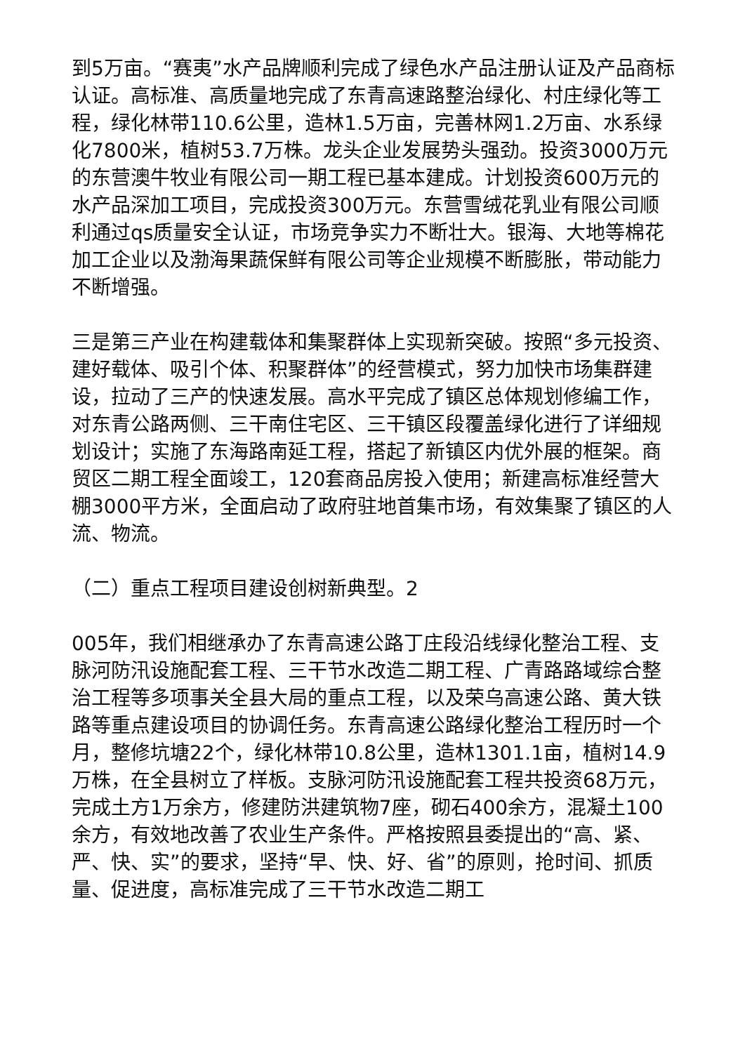到5万亩。“赛夷”水产品牌顺利完成了绿色水产品注册认证及产品商标认证。高标准、高质量地完成了东青高速路整治绿化、村庄绿化等工程，绿化林带110.6公里，造林1.5万亩，完善林网1.2万亩、水系绿化7800米，植树53.7万株。龙头企业发展势头强劲。投资3000万元的东营澳牛牧业有限公司一期工程已基本建成。计划投资600万元的水产品深加工项目，完成投资300万元。东营雪绒花乳业有限公司顺利通过qs质量安全认证，市场竞争实力不断壮大。银海、大地等棉花加工企业以及渤海果蔬保鲜有限公司等企业规模不断膨胀，带动能力不断增强。
三是第三产业在构建载体和集聚群体上实现新突破。按照“多元投资、建好载体、吸引个体、积聚群体”的经营模式，努力加快市场集群建设，拉动了三产的快速发展。高水平完成了镇区总体规划修编工作，对东青公路两侧、三干南住宅区、三干镇区段覆盖绿化进行了详细规划设计；实施了东海路南延工程，搭起了新镇区内优外展的框架。商贸区二期工程全面竣工，120套商品房投入使用；新建高标准经营大棚3000平方米，全面启动了政府驻地首集市场，有效集聚了镇区的人流、物流。
（二）重点工程项目建设创树新典型。2
005年，我们相继承办了东青高速公路丁庄段沿线绿化整治工程、支脉河防汛设施配套工程、三干节水改造二期工程、广青路路域综合整治工程等多项事关全县大局的重点工程，以及荣乌高速公路、黄大铁路等重点建设项目的协调任务。东青高速公路绿化整治工程历时一个月，整修坑塘22个，绿化林带10.8公里，造林1301.1亩，植树14.9万株，在全县树立了样板。支脉河防汛设施配套工程共投资68万元，完成土方1万余方，修建防洪建筑物7座，砌石400余方，混凝土100余方，有效地改善了农业生产条件。严格按照县委提出的“高、紧、严、快、实”的要求，坚持“早、快、好、省”的原则，抢时间、抓质量、促进度，高标准完成了三干节水改造二期工